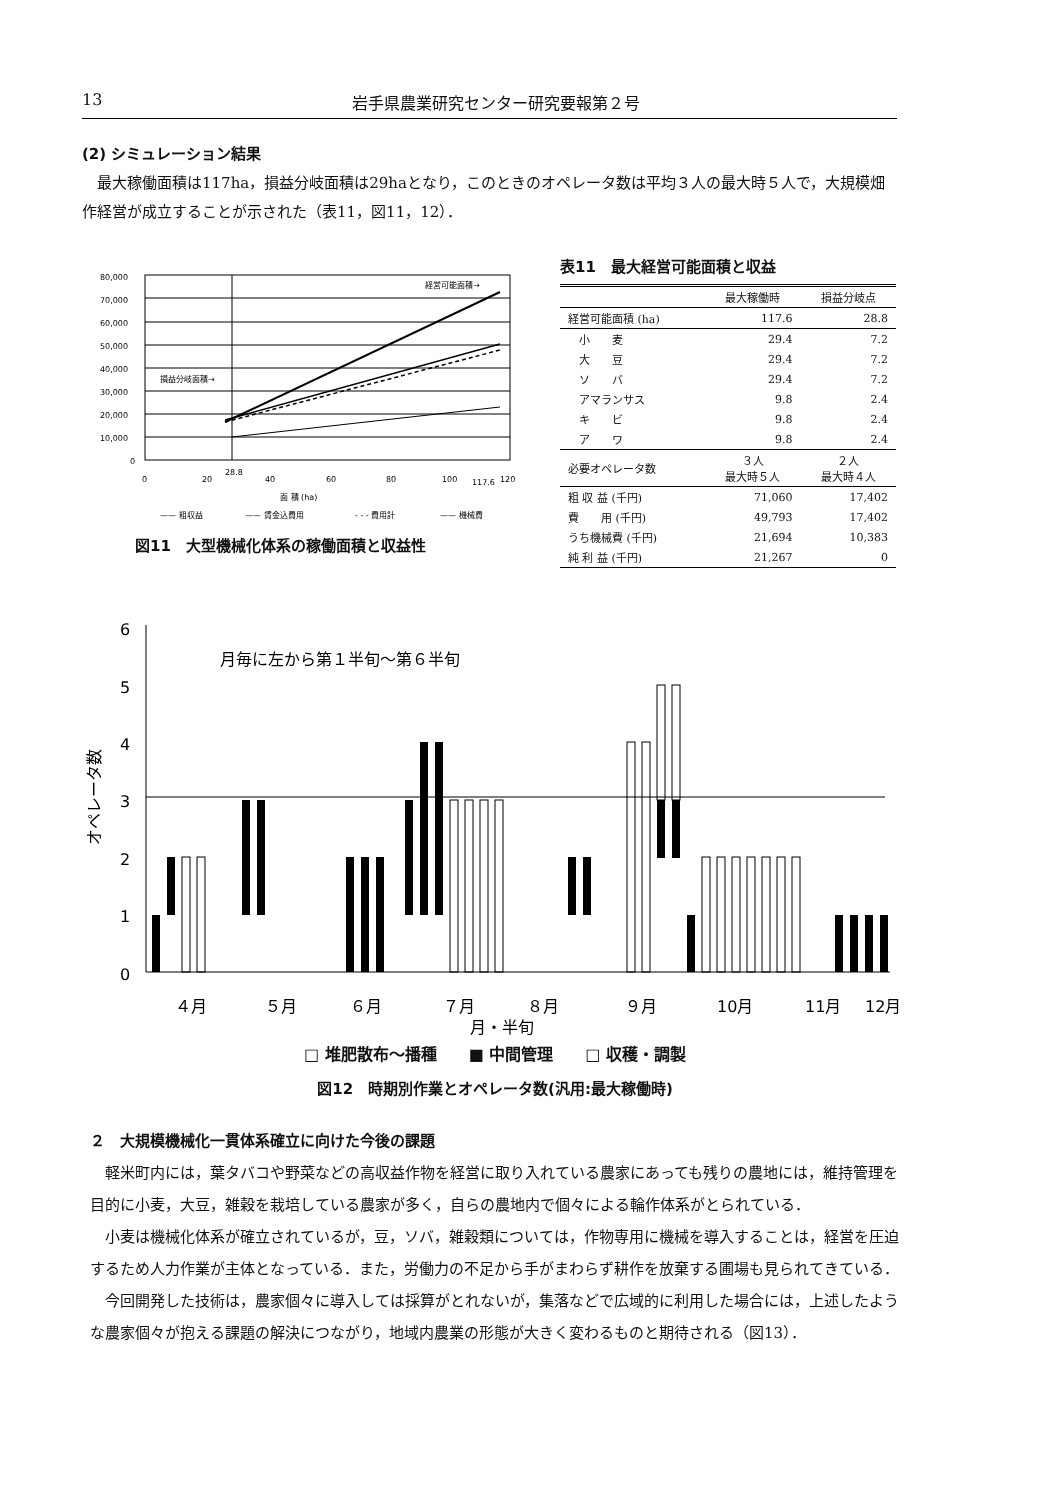13 岩手県農業研究センター研究要報第２号
(2) シミュレーション結果
最大稼働面積は117ha，損益分岐面積は29haとなり，このときのオペレータ数は平均３人の最大時５人で，大規模畑作経営が成立することが示された（表11，図11，12）．
80,000
70,000
60,000
50,000
40,000
30,000
20,000
10,000
0
経営可能面積→
損益分岐面積→
0
20
28.8
40
60
80
100
117.6
120
面 積 (ha)
—— 粗収益
—— 賃金込費用
- - - 費用計
—— 機械費
図11　大型機械化体系の稼働面積と収益性
表11　最大経営可能面積と収益
| | 最大稼働時 | 損益分岐点 |
| --- | --- | --- |
| 経営可能面積 (ha) | 117.6 | 28.8 |
| 小 麦 | 29.4 | 7.2 |
| 大 豆 | 29.4 | 7.2 |
| ソ バ | 29.4 | 7.2 |
| アマランサス | 9.8 | 2.4 |
| キ ビ | 9.8 | 2.4 |
| ア ワ | 9.8 | 2.4 |
| 必要オペレータ数 | ３人 最大時５人 | ２人 最大時４人 |
| 粗 収 益 (千円) | 71,060 | 17,402 |
| 費 用 (千円) | 49,793 | 17,402 |
| うち機械費 (千円) | 21,694 | 10,383 |
| 純 利 益 (千円) | 21,267 | 0 |
6
5
4
3
2
1
0
月毎に左から第１半旬〜第６半旬
オペレータ数
４月
５月
６月
７月
８月
９月
10月
11月
12月
月・半旬
□ 堆肥散布〜播種　　■ 中間管理　　□ 収穫・調製
図12　時期別作業とオペレータ数(汎用:最大稼働時)
２　大規模機械化一貫体系確立に向けた今後の課題
軽米町内には，葉タバコや野菜などの高収益作物を経営に取り入れている農家にあっても残りの農地には，維持管理を目的に小麦，大豆，雑穀を栽培している農家が多く，自らの農地内で個々による輪作体系がとられている．
小麦は機械化体系が確立されているが，豆，ソバ，雑穀類については，作物専用に機械を導入することは，経営を圧迫するため人力作業が主体となっている．また，労働力の不足から手がまわらず耕作を放棄する圃場も見られてきている．
今回開発した技術は，農家個々に導入しては採算がとれないが，集落などで広域的に利用した場合には，上述したような農家個々が抱える課題の解決につながり，地域内農業の形態が大きく変わるものと期待される（図13）．